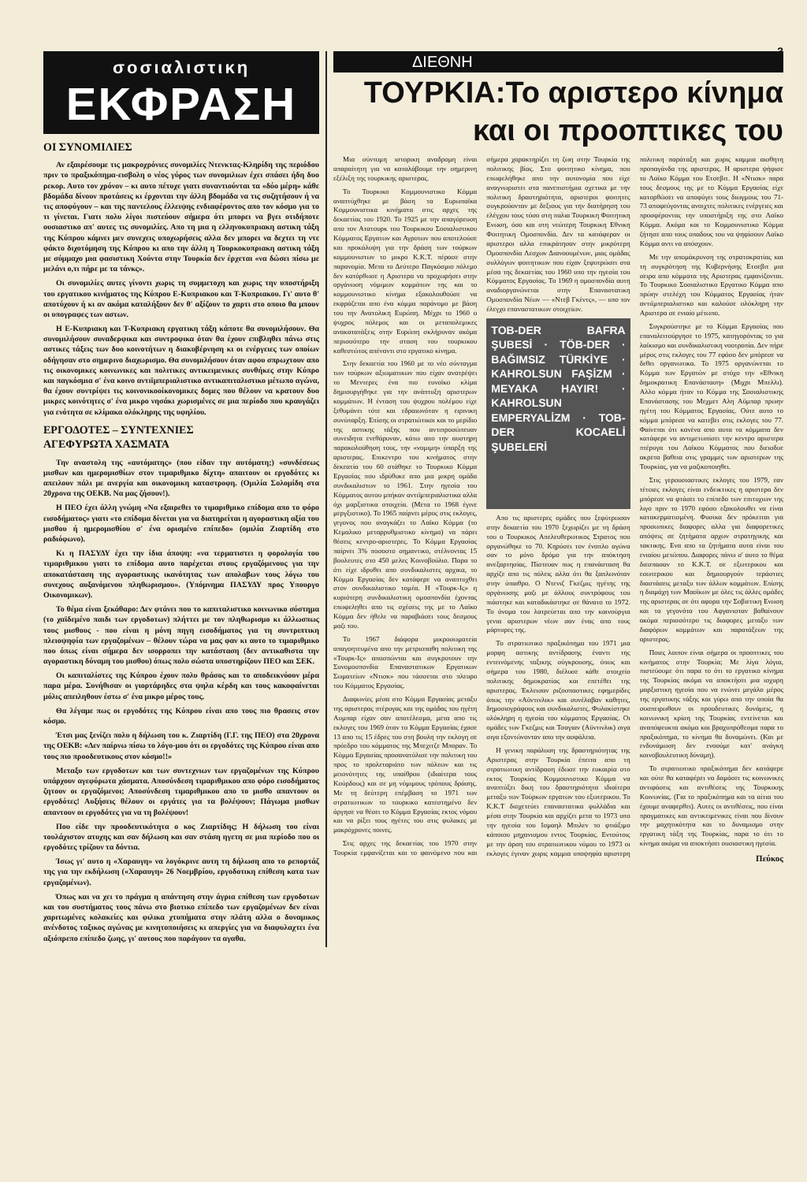σοσιαλιστικη
ΕΚΦΡΑΣΗ
ΟΙ ΣΥΝΟΜΙΛΙΕΣ
Αν εξαιρέσουμε τις μακροχρόνιες συνομιλίες Ντενκτας-Κληρίδη της περιόδου πριν το πραξικόπημα-εισβολη ο νέος γύρος των συνομιλιων έχει σπάσει ήδη δυο ρεκορ. Αυτο τον χρόνον – κι αυτο πέτυχε γιατι συναντιούνται τα «δύο μέρη» κάθε βδομάδα δίνουν προτάσεις κι έρχονται την άλλη βδομάδα να τις συζητήσουν ή να τις αποφύγουν – και της παντελους έλλειψης ενδιαφέροντος απο τον κόσμο για το τι γίνεται. Γιατι πολυ λίγοι πιστεύουν σήμερα ότι μπορει να βγει οτιδήποτε ουσιαστικο απ' αυτες τις συνομιλίες. Απο τη μια η ελληνοκυπριακη αστικη τάξη της Κύπρου κάμνει μεν συνεχεις υποχωρήσεις αλλα δεν μπορει να δεχτει τη ντε φάκτο διχοτόμηση της Κύπρου κι απο την άλλη η Τουρκοκυπριακη αστικη τάξη με σύμμαχο μια φασιστικη Χούντα στην Τουρκία δεν έρχεται «να δώσει πίσω με μελάνι ο,τι πήρε με τα τάνκς».
Οι συνομιλίες αυτες γίνοντι χωρις τη συμμετοχη και χωρις την υποστήριξη του εργατικου κινήματος της Κύπρου Ε-Κυπριακου και Τ-Κυπριακου. Γι' αυτο θ' αποτύχουν ή κι αν ακόμα καταλήξουν δεν θ' αξίζουν το χαρτι στο οποιο θα μπουν οι υπογραφες των αστων.
Η Ε-Κυπριακη και Τ-Κυπριακη εργατικη τάξη κάποτε θα συνομιλήσουν. Θα συνομιλήσουν συναδερφικα και συντροφικα όταν θα έχουν επιβληθει πάνω στις αστικες τάξεις των δυο κοινοτήτων η διακυβέρνηση κι οι ενέργειες των οποίων οδήγησαν στο σημερινο διαχωρισμο. Θα συνομιλήσουν όταν αφου σπρωχτουν απο τις οικονομικες κοινωνικες και πολιτικες αντικειμενικες συνθήκες στην Κύπρο και παγκόσμια σ' ένα κοινο αντιϊμπεριαλιστικο αντικαπιταλιστικο μέτωπο αγώνα, θα έχουν συντρίψει τις κοινονικοοίκονομικες δομες που θέλουν να κρατουν δυο μικρες κοινότητες σ' ένα μικρο νησάκι χωρισμένες σε μια περίοδο που κραυγάζει για ενότητα σε κλίμακα ολόκληρης της υφηλίου.
ΕΡΓΟΔΟΤΕΣ – ΣΥΝΤΕΧΝΙΕΣ
ΑΓΕΦΥΡΩΤΑ ΧΑΣΜΑΤΑ
Την αναστολη της «αυτόματης» (που είδαν την αυτόματη;) «συνδέσεως μισθων και ημερομισθίων στον τιμαριθμικο δίχτη» απαιτουν οι εργοδότες κι απειλουν πάλι με ανεργία και οικονομικη καταστροφη. (Ομιλία Σολομίδη στα 20χρονα της ΟΕΚΒ. Να μας ζήσουν!).
Η ΠΕΟ έχει άλλη γνώμη «Να εξαιρεθει το τιμαριθμικο επίδομα απο το φόρο εισοδήματος» γιατι «το επίδομα δίνεται για να διατηρείται η αγοραστικη αξία του μισθου ή ημερομισθίου σ' ένα ορισμένο επίπεδο» (ομιλία Ζιαρτίδη στο ραδιόφωνο).
Κι η ΠΑΣΥΔΥ έχει την ίδια άποψη: «να τερματιστει η φορολογία του τιμαριθμικου γιατι το επίδομα αυτο παρέχεται στους εργαζόμενους για την αποκατάσταση της αγοραστικης ικανότητας των απολαβων τους λόγω του συνεχους αυξανόμενου πληθωρισμου». (Υπόμνημα ΠΑΣΥΔΥ προς Υπουργο Οικονομικων).
Το θέμα είναι ξεκάθαρο: Δεν φτάνει που το καπιταλιστικο κοινωνικο σύστημα (το χαϊδεμένο παιδι των εργοδοτων) πλήττει με τον πληθωρισμο κι άλλωσπως τους μισθους - που είναι η μόνη πηγη εισοδήματος για τη συντριπτικη πλειοψηφία των εργαζομένων – θέλουν τώρα να μας φαν κι αυτο το τιμαριθμικο που όπως είναι σήμερα δεν ισορροπει την κατάσταση (δεν αντικαθιστα την αγοραστικη δύναμη του μισθου) όπως πολυ σώστα υποστηρίζουν ΠΕΟ και ΣΕΚ.
Οι καπιταλίστες της Κύπρου έχουν πολυ θράσος και το αποδεικνύουν μέρα παρα μέρα. Συνήθισαν οι γιορτάρηδες στα ψηλα κέρδη και τους κακοφαίνεται μόλις απειληθουν έστω σ' ένα μικρο μέρος τους.
Θα λέγαμε πως οι εργοδότες της Κύπρου είναι απο τους πιο θρασεις στον κόσμο.
Έτσι μας ξενίζει πολυ η δήλωση του κ. Ζιαρτίδη (Γ.Γ. της ΠΕΟ) στα 20χρονα της ΟΕΚΒ: «Δεν παίρνω πίσω το λόγο-μου ότι οι εργοδότες της Κύπρου είναι απο τους πιο προοδευτικους στον κόσμο!!»
Μεταξυ των εργοδοτων και των συντεχνιων των εργαζομένων της Κύπρου υπάρχουν αγεφύρωτα χάσματα. Αποσύνδεση τιμαριθμικου απο φόρο εισοδήματος ζητουν οι εργαζόμενοι; Αποσύνδεση τιμαριθμικου απο το μισθο απαντουν οι εργοδότες! Αυξήσεις θέλουν οι εργάτες για τα βολέψουν; Πάγωμα μισθων απαντουν οι εργοδότες για να τη βολέψουν!
Που είδε την προοδευτικότητα ο κος Ζιαρτίδης; Η δήλωση του είναι τουλάχιστον ατυχης και σαν δήλωση και σαν στάση ηγετη σε μια περίοδο που οι εργοδότες τρίζουν τα δόντια.
Ίσως γι' αυτο η «Χαραυγη» να λογόκρινε αυτη τη δήλωση απο το ρεπορτάζ της για την εκδήλωση («Χαραυγη» 26 Νοεμβρίου, εργοδοτικη επίθεση κατα των εργαζομένων).
Όπως και να χει το πράγμα η απάντηση στην άγρια επίθεση των εργοδοτων και του συστήματος τους πάνω στο βιοτικο επίπεδο των εργαζομένων δεν είναι χαριτωμένες κολακείες και φιλικα χτυπήματα στην πλάτη αλλα ο δυναμικος ανένδοτος ταξικος αγώνας με κινητοποιήσεις κι απεργίες για να διαφυλαχτει ένα αξιόπρεπο επίπεδο ζωης, γι' αυτους που παράγουν τα αγαθα.
ΔΙΕΘΝΗ
3
ΤΟΥΡΚΙΑ:Το αριστερο κίνημα
και οι προοπτικες του
Μια σύντομη ιστορικη αναδρομη είναι απαραίτητη για να καταλάβουμε την σημερινη εξέλιξη της τουρκικης αριστερας.
Το Τουρκικο Κομμουνιστικο Κόμμα αναπτύχθηκε με βάση τα Ευρωπαϊκα Κομμουνιστικα κινήματα στις αρχες της δεκαετίας του 1920. Το 1925 με την απαγόρευση απο τον Ατατουρκ του Τουρκικου Σοσιαλιστικου Κόμματος Εργατων και Αγροτων που αποτελούσε και προκάλυψη για την δράση των τούρκων κομμουνιστων το μικρο Κ.Κ.Τ. πέρασε στην παρανομία. Μετα το Δεύτερο Παγκόσμιο πόλεμο δεν κατόρθωσε η Αριστερα να προχωρήσει στην οργάνωση νόμιμων κομμάτων της και το κομμουνιστικο κίνημα εξακολουθούσε να εκφράζεται απο ένα κόμμα παράνομο με βάση του την Ανατολικη Ευρώπη. Μέχρι το 1960 ο ψυχρος πόλεμος και οι μεταπολεμικες ανακατατάξεις στην Ευρώπη σκλήρυναν ακόμα περισσότερο την σταση του τουρκικου καθεστώτος απέναντι στο εργατικο κίνημα.
Στην δεκαετία του 1960 με το νέο σύνταγμα των τούρκων αξιωματικων που είχαν ανατρέψει το Μεντερες ένα πιο ευνοϊκο κλίμα δημιουργήθηκε για την ανάπτυξη αριστερων κομμάτων. Η ένταση του ψυχρου πολέμου είχε ξεθυμάνει τότε και εδραιωνόταν η ειρινικη συνύπαρξη. Επίσης οι στρατιώτικοι και το μερίδιο της αστικης τάξης που αντιπροσώπευαν συνειδητα ενεθάρυναν, κάτω απο την αυστηρη παρακολούθηση τους, την «νομιμη» ύπαρξη της αριστερας. Επικεντρο του κινήματος στην δεκεατία του 60 στάθηκε το Τουρκικο Κόμμα Εργασίας που ιδρύθυκε απο μια μικρη ομάδα συνδικαλιστων το 1961. Στην ηγεσία του Κόμματος αυτου μπήκαν αντιϊμπεριαλιστικα αλλα όχι μαρξιστικα στοιχεία. (Μετα το 1968 έγινε μεργξιστικο). Το 1965 παίρνει μέρος στις εκλογες, γεγονος που αναγκάζει το Λαϊκο Κόμμα (το Κεμαλικο μεταρρυθμιστικο κίνημα) να πάρει θέσεις κεντρο-αριστερες. Το Κόμμα Εργασίας παίρνει 3% ποσοστο σημαντικο, στέλνοντας 15 βουλευτες στο 450 μελες Κοινοβούλιο. Παρα το ότι είχε ιδρυθει απο συνδικαλιστες αρχικα, το Κόμμα Εργασίας δεν κατάφερε να αναπτυχθει στον συνδικαλιστικο τομέα. Η «Τουρκ-Ις» η κυριότερη συνδικαλιστικη ομοσπονδία έχοντας επωφεληθει απο τις σχέσεις της με το Λαϊκο Κόμμα δεν ήθελε να παραβιάσει τους δεσμους μαζι του.
Το 1967 διάφορα μικροσωματεία απαγοητευμένα απο την μετριοπαθη πολιτικη της «Τουρκ-Ις» αποσπώνται και συγκροτουν την Συνομοσπονδία Επαναστατικων Εργατικων Σωματείων «Ντισκ» που τάσσεται στο πλευρο του Κόμματος Εργασίας.
Διαφωνίες μέσα στο Κόμμα Εργασίας μεταξυ της αριστερας πτέρυγας και της ομάδας του ηγέτη Αυμπαρ είχαν σαν αποτέλεσμα, μετα απο τις εκλογες του 1969 όταν το Κόμμα Εργασίας έχασε 13 απο τις 15 έδρες του στη βουλη την εκλογη σε πρόεδρο του κόμματος της Μπεχιτζε Μποραν. Το Κόμμα Εργασίας προσανατόλισε την πολιτικη του προς το προλεταριάτο των πόλεων και τις μειονότητες της υπαίθρου (ιδιαίτερα τους Κούρδους) και σε μη νόμιμους τρόπους δράσης. Με τη δεύτερη επέμβαση το 1971 των στρατιωτικων το τουρκικο κατεστημένο δεν άργησε να θέσει το Κόμμα Εργασίας εκτος νόμου και να ρίξει τους ηγέτες του στις φυλακες με μακρόχρονες ποινες.
Στις αρχες της δεκαετίας του 1970 στην Τουρκία εμφανίζεται και το φαινόμενο που και σήμερα χαρακτηρίζει τη ζωη στην Τουρκία της πολιτικης βίας. Στο φοιτητικο κίνημα, που επωφελήθηκε απο την αυτονομία που είχε αναγνωριστει στα πανεπιστήμια σχετικα με την πολιτικη δραστηριότητα, αριστεροι φοιτητες συγκρούονταν με δεξιους για την διατήρηση του ελέγχου τους τόσο στη παλια Τουρκικη Φοιτητικη Ενωση, όσο και στη νεώτερη Τουρκικη Εθνικη Φοιτητικη Ομοσπονδία. Δεν τα κατάφεραν οι αριστεροι αλλα επικράτησαν στην μικρότερη Ομοσπονδία Λεσχων Διανοουμένων, μιας ομάδας συλλόγων φοιτητικων που είχαν ξεφυτρώσει στα μέσα της δεκαετίας του 1960 υπο την ηγεσία του Κόμματος Εργασίας. Το 1969 η ομοσπονδία αυτη αναδιοργανώνεται στην Επαναστατικη Ομοσπονδία Νέων — «Ντεβ Γκέντς», — υπο τον έλεγχο επαναστατικων στοιχείων.
TOB-DER BAFRA ŞUBESİ · TÖB-DER · BAĞIMSIZ TÜRKİYE · KAHROLSUN FAŞİZM · MEYAKA HAYIR! · KAHROLSUN EMPERYALİZM · TOB-DER KOCAELİ ŞUBELERİ
Απο τις αριστερες ομάδες που ξεφύτρωσαν στην δεκαετία του 1970 ξεχωρίζει με τη δράση του ο Τουρκικος Απελευθερωτικος Στρατος που οργανώθηκε το 70. Κηρύσει τον ένοπλο αγώνα σαν το μόνο δρόμο για την απόκτηση ανεξαρτησίας. Πίστευαν πως η επανάσταση θα αρχίζε απο τις πόλεις αλλα ότι θα ξαπλωνόταν στην ύπαιθρο. Ο Ντενιζ Γκεζμις ηγέτης της οργάνωσης μαζι με άλλους συντρόφους του πιάστηκε και καταδικάστηκε σε θάνατο το 1972. Το όνομα του λατρεύεται απο την καινούργια γενια αριστερων νέων σαν ένας απο τους μάρτυρες της.
Το στρατιωτικο πραξικόπημα του 1971 μια μορφη αστικης αντίδρασης έναντι της εντεινόμενης ταξικης σύγκρουσης, όπως και σήμερα του 1980, διέλυσε κάθε στοιχείο πολιτικης δημοκρατίας και επετέθει της αριστερας. Έκλεισαν ριζοσπαστικες εφημερίδες όπως την «Αϋντινλικ» και συνέλαβαν καθητες, δημοσιογράφους και συνδικαλιστες. Φυλακίστηκε ολόκληρη η ηγεσία του κόμματος Εργασίας. Οι ομάδες των Γκεζμις και Τσαγιαν (Αϋντινλικ) σιγα σιγα εξοντώνονταν απο την ασφάλεια.
Η γενικη παράλυση της δραστηριότητας της Αριστερας στην Τουρκία έπειτα απο τη στρατιωτικη αντίδραση έδωσε την ευκαιρία στο εκτος Τουρκίας Κομμουνιστικο Κόμμα να αναπτύξει δικη του δραστηριότητα ιδιαίτερα μεταξυ των Τούρκων εργατων του εξωτερικου. Το Κ.Κ.Τ διοχετεύει επαναστατικα φυλλάδια και μέσα στην Τουρκία και αρχίζει μετα το 1973 υπο την ηγεσία του Ισμαηλ Μπιλεν το φτιάξιμο κάποιου μηχανισμου εντος Τουρκίας. Εντούτοις με την άρση του στρατιωτικου νόμου το 1973 οι εκλογες έγιναν χωρις καμμια υποψηφία αριστερη πολιτικη παράταξη και χωρις καμμια αισθητη προπαγάνδα της αριστερας. Η αριστερα ψήφισε το Λαϊκο Κόμμα του Ετσεβιτ. Η «Ντισκ» παρα τους δεσμους της με το Κόμμα Εργασίας είχε κατορθώσει να αποφύγει τους διωγμους του 71-73 αποφεύγοντας ανοιχτες πολιτικες ενέργειες και προσφέροντας την υποστήριξη της στο Λαϊκο Κόμμα. Ακόμα και το Κομμουνιστικο Κόμμα ζήτησε απο τους οπαδους του να ψηφίσουν Λαϊκο Κόμμα αντι να απόσχουν.
Με την απομάκρυνση της στρατοκρατίας και τη συγκρότηση της Κυβερνήσης Ετσεβιτ μια σειρα απο κόμματα της Αριστερας εμφανίζονται. Το Τουρκικο Σοσιαλιστικο Εργατικο Κόμμα απο πρώην στελέχη του Κόμματος Εργασίας ήταν αντιϊμπεριαλιστικο και καλούσε ολόκληρη την Αριστερα σε ενιαίο μέτωπο.
Συγκρούστηκε με το Κόμμα Εργασίας που επαναλειτούργησε το 1975, κατηγορόντας το για λαϊκισμο και συνδικαλιστικη νοοτροπία. Δεν πήρε μέρος στις εκλογες του 77 εφόσο δεν μπόρεσε να δεθει οργανωτικα. Το 1975 οργανώνεται το Κόμμα των Εργατών με στόχο την «Εθνικη δημοκρατικη Επανάσταση» (Μιχρι Μπελλι). Αλλο κόμμα ήταν το Κόμμα της Σοσιαλιστικης Επανάστασης του Μεχμετ Αλη Αϋμπαρ πρωην ηγέτη του Κόμματος Εργασίας. Ούτε αυτο το κόμμα μπόρεσε να κατεβει στις εκλογες του 77. Φαίνεται ότι κανένα απο αυτα τα κόμματα δεν κατάφερε να αντιμετωπίσει την κεντρο αριστερα πτέρυγα του Λαϊκου Κόμματος που διεισδυε ακρετα βαθεια στις γραμμες των αριστερων της Τουρκίας, για να μαζικοποιηθει.
Στις γερουσιαστικες εκλογες του 1979, εαν τέτοιες εκλογες είναι ενδεικτικες η αριστερα δεν μπόρεσε να φτάσει το επίπεδο των επιτυχιων της λιγο πριν το 1970 εφόσο εξακολουθει να είναι κατακερματισμένη. Φυσικα δεν πρόκειται για προσωπικες διαφορες αλλα για διαφορετικες απόψεις σε ζητήματα αρχων στρατηγικης και τακτικης. Ενα απο τα ζητήματα αυτα είναι του ενιαίου μετώπου. Διαφορες πάνω σ' αυτο το θέμα διεσπασαν το Κ.Κ.Τ. σε εξωτερικου και εσωτερικου και δημιουργούν τεράστιες διαστάσεις μεταξυ των άλλων κομμάτων. Επίσης η διαμάχη των Μαοϊκων με όλες τις άλλες ομάδες της αριστερας σε ότι αφορα την Σοβιετικη Ενωση και τα γεγονότα του Αφγανισταν βαθαίνουν ακόμα περισσότερο τις διαφορες μεταξυ των διαφόρων κομμάτων και παρατάξεων της αριστερας.
Ποιες λοιπον είναι σήμερα οι προοπτικες του κινήματος στην Τουρκία; Με λίγα λόγια, πιστεύουμε ότι παρα το ότι το εργατικο κίνημα της Τουρκίας ακόμα να αποκτήσει μια ισχυρη μαρξιστικη ηγεσία που να ενώνει μεγάλο μέρος της εργατικης τάξης και γύρω απο την οποία θα συσπειρωθουν οι προοδευτικες δυνάμεις, η κοινωνικη κρίση της Τουρκίας εντείνεται και αναπόφευκτα ακόμα και βραχυπρόθεσμα παρα το πραξικόπημα, το κίνημα θα δυναμώνει. (Και με ενδυνάμωση δεν ενοούμε κατ' ανάγκη κοινοβουλευτικη δύναμη).
Το στρατιωτικο πραξικόπημα δεν κατάφερε και ούτε θα καταφέρει να δαμάσει τις κοινωνικες αντιφάσεις και αντιθέσεις της Τουρκικης Κοινωνίας. (Για το πραξικόπημα και τα αίτια του έχουμε αναφερθει). Αυτες οι αντιθέσεις, που είναι πραγματικες και αντικειμενικες είναι που δίνουν την μαχητικότητα και το δυναμισμο στην εργατικη τάξη της Τουρκίας, παρα το ότι το κίνημα ακόμα να αποκτήσει ουσιαστικη ηγεσία.
Πεύκος